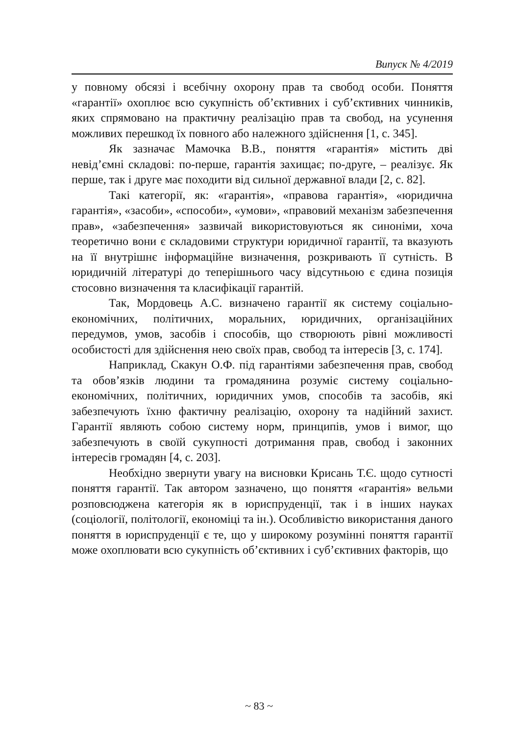Випуск № 4/2019
у повному обсязі і всебічну охорону прав та свобод особи. Поняття «гарантії» охоплює всю сукупність об’єктивних і суб’єктивних чинників, яких спрямовано на практичну реалізацію прав та свобод, на усунення можливих перешкод їх повного або належного здійснення [1, с. 345].
Як зазначає Мамочка В.В., поняття «гарантія» містить дві невід’ємні складові: по-перше, гарантія захищає; по-друге, – реалізує. Як перше, так і друге має походити від сильної державної влади [2, с. 82].
Такі категорії, як: «гарантія», «правова гарантія», «юридична гарантія», «засоби», «способи», «умови», «правовий механізм забезпечення прав», «забезпечення» зазвичай використовуються як синоніми, хоча теоретично вони є складовими структури юридичної гарантії, та вказують на її внутрішнє інформаційне визначення, розкривають її сутність. В юридичній літературі до теперішнього часу відсутньою є єдина позиція стосовно визначення та класифікації гарантій.
Так, Мордовець А.С. визначено гарантії як систему соціально-економічних, політичних, моральних, юридичних, організаційних передумов, умов, засобів і способів, що створюють рівні можливості особистості для здійснення нею своїх прав, свобод та інтересів [3, с. 174].
Наприклад, Скакун О.Ф. під гарантіями забезпечення прав, свобод та обов’язків людини та громадянина розуміє систему соціально-економічних, політичних, юридичних умов, способів та засобів, які забезпечують їхню фактичну реалізацію, охорону та надійний захист. Гарантії являють собою систему норм, принципів, умов і вимог, що забезпечують в своїй сукупності дотримання прав, свобод і законних інтересів громадян [4, с. 203].
Необхідно звернути увагу на висновки Крисань Т.Є. щодо сутності поняття гарантії. Так автором зазначено, що поняття «гарантія» вельми розповсюджена категорія як в юриспруденції, так і в інших науках (соціології, політології, економіці та ін.). Особливістю використання даного поняття в юриспруденції є те, що у широкому розумінні поняття гарантії може охоплювати всю сукупність об’єктивних і суб’єктивних факторів, що
~ 83 ~